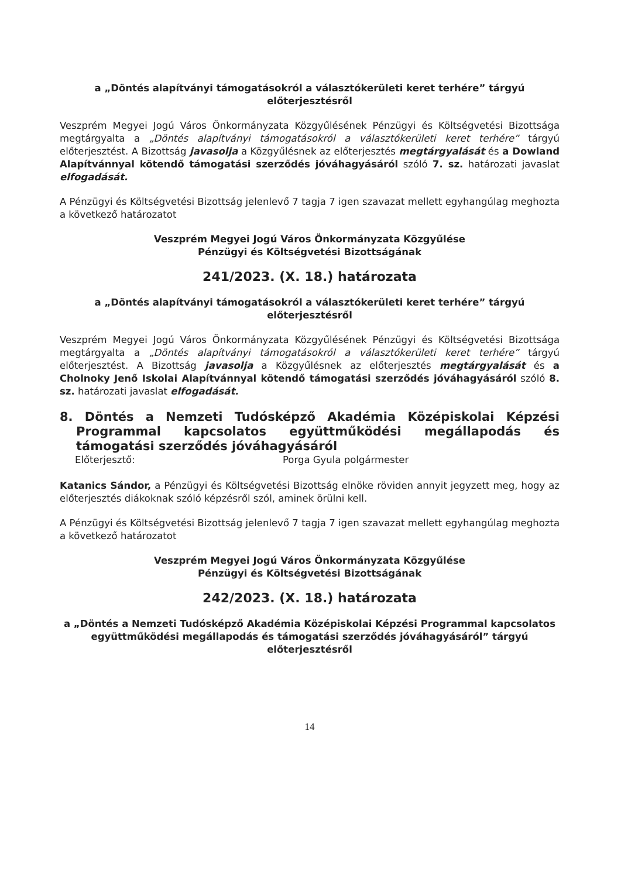a „Döntés alapítványi támogatásokról a választókerületi keret terhére” tárgyú előterjesztésről
Veszprém Megyei Jogú Város Önkormányzata Közgyűlésének Pénzügyi és Költségvetési Bizottsága megtárgyalta a „Döntés alapítványi támogatásokról a választókerületi keret terhére” tárgyú előterjesztést. A Bizottság javasolja a Közgyűlésnek az előterjesztés megtárgyalását és a Dowland Alapítvánnyal kötendő támogatási szerződés jóváhagyásáról szóló 7. sz. határozati javaslat elfogadását.
A Pénzügyi és Költségvetési Bizottság jelenlevő 7 tagja 7 igen szavazat mellett egyhangúlag meghozta a következő határozatot
Veszprém Megyei Jogú Város Önkormányzata Közgyűlése
Pénzügyi és Költségvetési Bizottságának
241/2023. (X. 18.) határozata
a „Döntés alapítványi támogatásokról a választókerületi keret terhére” tárgyú előterjesztésről
Veszprém Megyei Jogú Város Önkormányzata Közgyűlésének Pénzügyi és Költségvetési Bizottsága megtárgyalta a „Döntés alapítványi támogatásokról a választókerületi keret terhére” tárgyú előterjesztést. A Bizottság javasolja a Közgyűlésnek az előterjesztés megtárgyalását és a Cholnoky Jenő Iskolai Alapítvánnyal kötendő támogatási szerződés jóváhagyásáról szóló 8. sz. határozati javaslat elfogadását.
8. Döntés a Nemzeti Tudósképző Akadémia Középiskolai Képzési Programmal kapcsolatos együttműködési megállapodás és támogatási szerződés jóváhagyásáról
Előterjesztő: Porga Gyula polgármester
Katanics Sándor, a Pénzügyi és Költségvetési Bizottság elnöke röviden annyit jegyzett meg, hogy az előterjesztés diákoknak szóló képzésről szól, aminek örülni kell.
A Pénzügyi és Költségvetési Bizottság jelenlevő 7 tagja 7 igen szavazat mellett egyhangúlag meghozta a következő határozatot
Veszprém Megyei Jogú Város Önkormányzata Közgyűlése
Pénzügyi és Költségvetési Bizottságának
242/2023. (X. 18.) határozata
a „Döntés a Nemzeti Tudósképző Akadémia Középiskolai Képzési Programmal kapcsolatos együttműködési megállapodás és támogatási szerződés jóváhagyásáról” tárgyú előterjesztésről
14